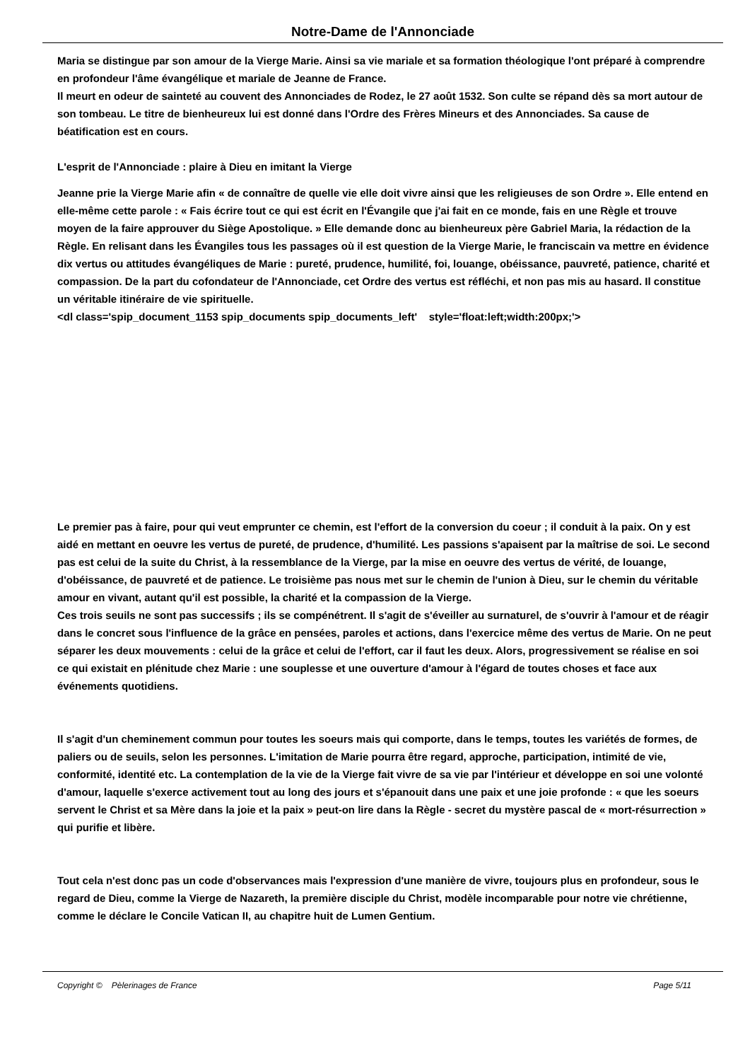Notre-Dame de l'Annonciade
Maria se distingue par son amour de la Vierge Marie. Ainsi sa vie mariale et sa formation théologique l'ont préparé à comprendre en profondeur l'âme évangélique et mariale de Jeanne de France.
Il meurt en odeur de sainteté au couvent des Annonciades de Rodez, le 27 août 1532. Son culte se répand dès sa mort autour de son tombeau. Le titre de bienheureux lui est donné dans l'Ordre des Frères Mineurs et des Annonciades. Sa cause de béatification est en cours.
L'esprit de l'Annonciade : plaire à Dieu en imitant la Vierge
Jeanne prie la Vierge Marie afin « de connaître de quelle vie elle doit vivre ainsi que les religieuses de son Ordre ». Elle entend en elle-même cette parole : « Fais écrire tout ce qui est écrit en l'Évangile que j'ai fait en ce monde, fais en une Règle et trouve moyen de la faire approuver du Siège Apostolique. » Elle demande donc au bienheureux père Gabriel Maria, la rédaction de la Règle. En relisant dans les Évangiles tous les passages où il est question de la Vierge Marie, le franciscain va mettre en évidence dix vertus ou attitudes évangéliques de Marie : pureté, prudence, humilité, foi, louange, obéissance, pauvreté, patience, charité et compassion. De la part du cofondateur de l'Annonciade, cet Ordre des vertus est réfléchi, et non pas mis au hasard. Il constitue un véritable itinéraire de vie spirituelle.
<dl class='spip_document_1153 spip_documents spip_documents_left' style='float:left;width:200px;'>
Le premier pas à faire, pour qui veut emprunter ce chemin, est l'effort de la conversion du coeur ; il conduit à la paix. On y est aidé en mettant en oeuvre les vertus de pureté, de prudence, d'humilité. Les passions s'apaisent par la maîtrise de soi. Le second pas est celui de la suite du Christ, à la ressemblance de la Vierge, par la mise en oeuvre des vertus de vérité, de louange, d'obéissance, de pauvreté et de patience. Le troisième pas nous met sur le chemin de l'union à Dieu, sur le chemin du véritable amour en vivant, autant qu'il est possible, la charité et la compassion de la Vierge.
Ces trois seuils ne sont pas successifs ; ils se compénétrent. Il s'agit de s'éveiller au surnaturel, de s'ouvrir à l'amour et de réagir dans le concret sous l'influence de la grâce en pensées, paroles et actions, dans l'exercice même des vertus de Marie. On ne peut séparer les deux mouvements : celui de la grâce et celui de l'effort, car il faut les deux. Alors, progressivement se réalise en soi ce qui existait en plénitude chez Marie : une souplesse et une ouverture d'amour à l'égard de toutes choses et face aux événements quotidiens.
Il s'agit d'un cheminement commun pour toutes les soeurs mais qui comporte, dans le temps, toutes les variétés de formes, de paliers ou de seuils, selon les personnes. L'imitation de Marie pourra être regard, approche, participation, intimité de vie, conformité, identité etc. La contemplation de la vie de la Vierge fait vivre de sa vie par l'intérieur et développe en soi une volonté d'amour, laquelle s'exerce activement tout au long des jours et s'épanouit dans une paix et une joie profonde : « que les soeurs servent le Christ et sa Mère dans la joie et la paix » peut-on lire dans la Règle - secret du mystère pascal de « mort-résurrection » qui purifie et libère.
Tout cela n'est donc pas un code d'observances mais l'expression d'une manière de vivre, toujours plus en profondeur, sous le regard de Dieu, comme la Vierge de Nazareth, la première disciple du Christ, modèle incomparable pour notre vie chrétienne, comme le déclare le Concile Vatican II, au chapitre huit de Lumen Gentium.
Copyright © Pèlerinages de France Page 5/11